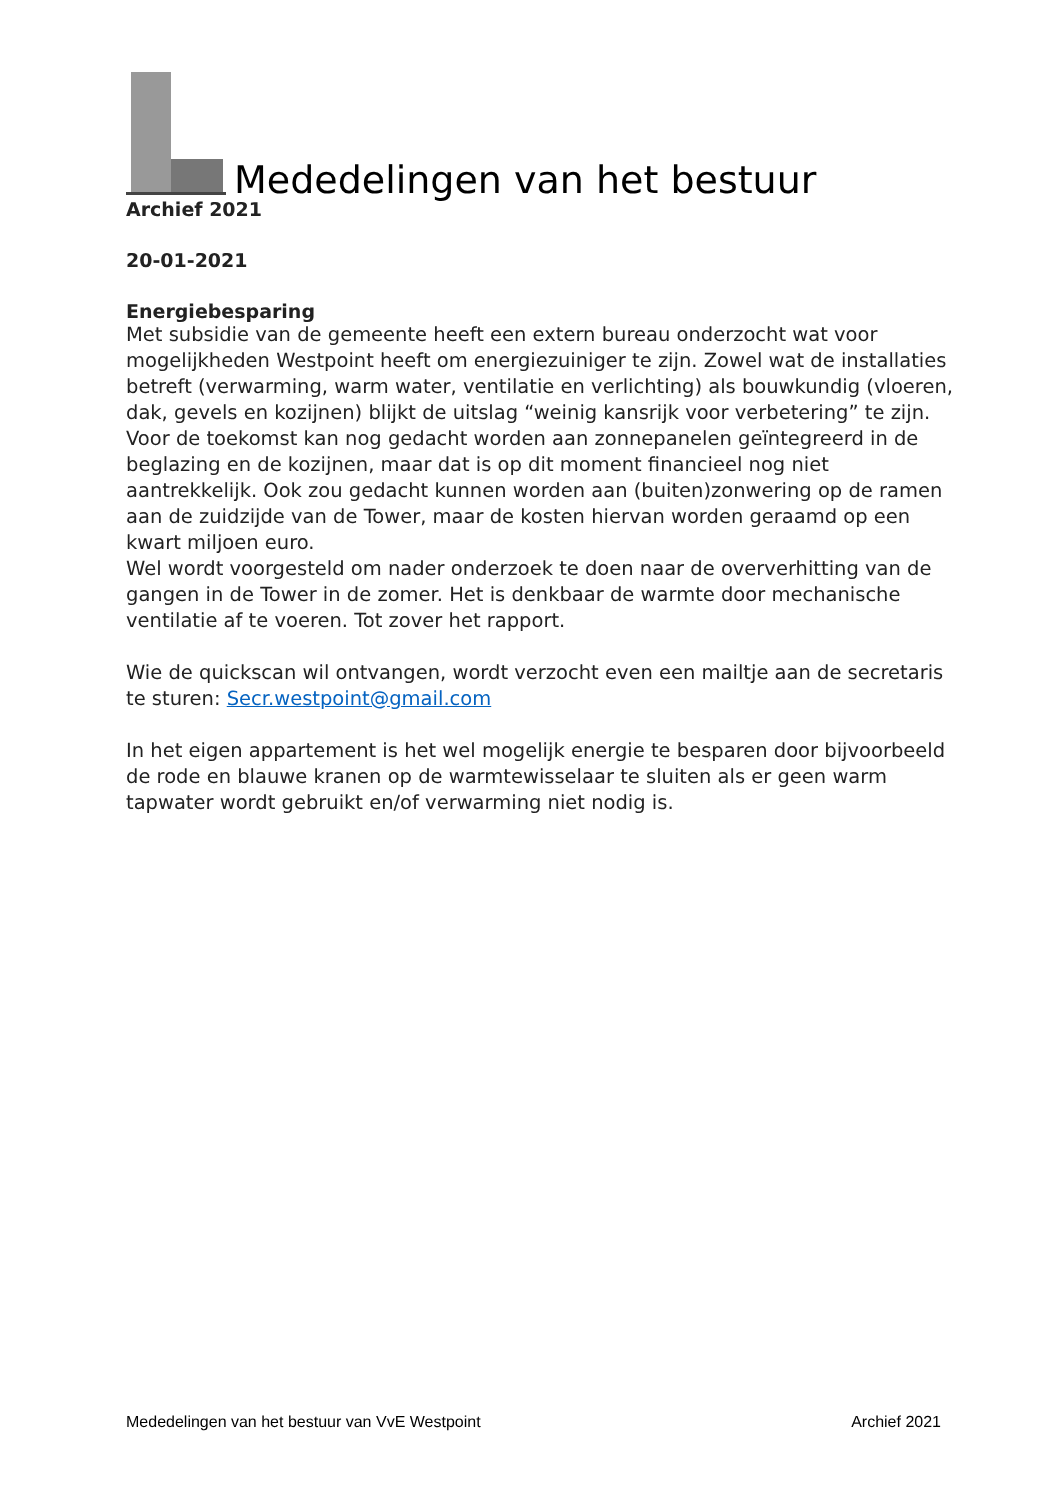Mededelingen van het bestuur
Archief 2021
20-01-2021
Energiebesparing
Met subsidie van de gemeente heeft een extern bureau onderzocht wat voor mogelijkheden Westpoint heeft om energiezuiniger te zijn. Zowel wat de installaties betreft (verwarming, warm water, ventilatie en verlichting) als bouwkundig (vloeren, dak, gevels en kozijnen) blijkt de uitslag “weinig kansrijk voor verbetering” te zijn.
Voor de toekomst kan nog gedacht worden aan zonnepanelen geïntegreerd in de beglazing en de kozijnen, maar dat is op dit moment financieel nog niet aantrekkelijk. Ook zou gedacht kunnen worden aan (buiten)zonwering op de ramen aan de zuidzijde van de Tower, maar de kosten hiervan worden geraamd op een kwart miljoen euro.
Wel wordt voorgesteld om nader onderzoek te doen naar de oververhitting van de gangen in de Tower in de zomer. Het is denkbaar de warmte door mechanische ventilatie af te voeren. Tot zover het rapport.
Wie de quickscan wil ontvangen, wordt verzocht even een mailtje aan de secretaris te sturen: Secr.westpoint@gmail.com
In het eigen appartement is het wel mogelijk energie te besparen door bijvoorbeeld de rode en blauwe kranen op de warmtewisselaar te sluiten als er geen warm tapwater wordt gebruikt en/of verwarming niet nodig is.
Mededelingen van het bestuur van VvE Westpoint Archief 2021